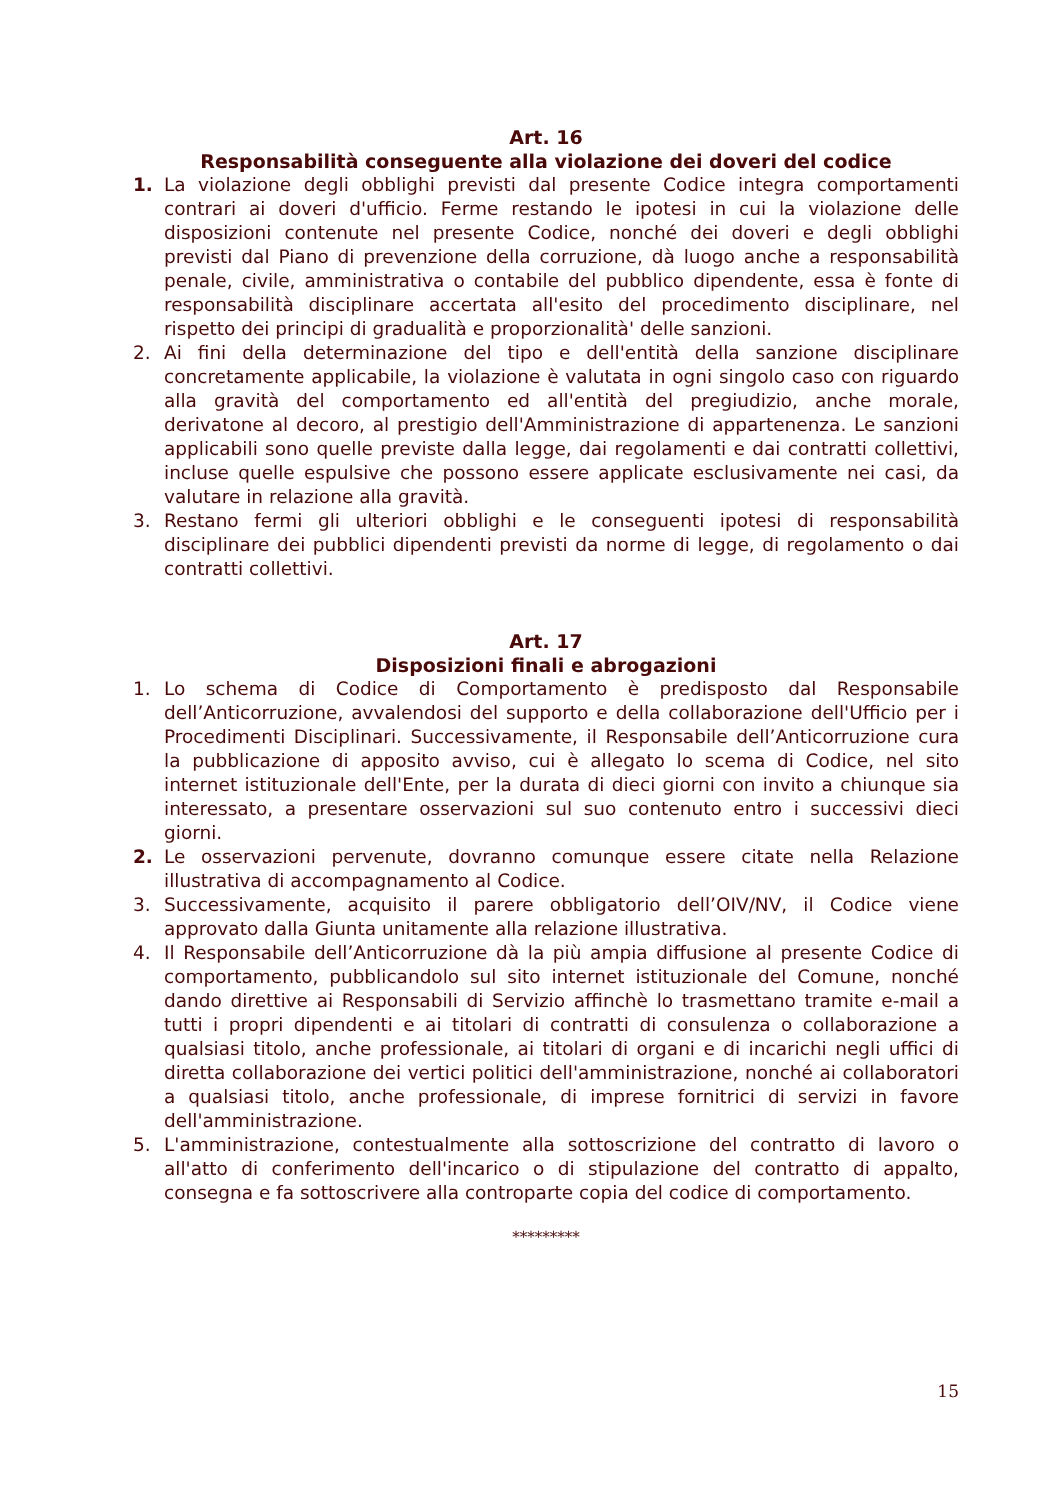Art. 16
Responsabilità conseguente alla violazione dei doveri del codice
1. La violazione degli obblighi previsti dal presente Codice integra comportamenti contrari ai doveri d'ufficio. Ferme restando le ipotesi in cui la violazione delle disposizioni contenute nel presente Codice, nonché dei doveri e degli obblighi previsti dal Piano di prevenzione della corruzione, dà luogo anche a responsabilità penale, civile, amministrativa o contabile del pubblico dipendente, essa è fonte di responsabilità disciplinare accertata all'esito del procedimento disciplinare, nel rispetto dei principi di gradualità e proporzionalità' delle sanzioni.
2. Ai fini della determinazione del tipo e dell'entità della sanzione disciplinare concretamente applicabile, la violazione è valutata in ogni singolo caso con riguardo alla gravità del comportamento ed all'entità del pregiudizio, anche morale, derivatone al decoro, al prestigio dell'Amministrazione di appartenenza. Le sanzioni applicabili sono quelle previste dalla legge, dai regolamenti e dai contratti collettivi, incluse quelle espulsive che possono essere applicate esclusivamente nei casi, da valutare in relazione alla gravità.
3. Restano fermi gli ulteriori obblighi e le conseguenti ipotesi di responsabilità disciplinare dei pubblici dipendenti previsti da norme di legge, di regolamento o dai contratti collettivi.
Art. 17
Disposizioni finali e abrogazioni
1. Lo schema di Codice di Comportamento è predisposto dal Responsabile dell’Anticorruzione, avvalendosi del supporto e della collaborazione dell'Ufficio per i Procedimenti Disciplinari. Successivamente, il Responsabile dell’Anticorruzione cura la pubblicazione di apposito avviso, cui è allegato lo scema di Codice, nel sito internet istituzionale dell'Ente, per la durata di dieci giorni con invito a chiunque sia interessato, a presentare osservazioni sul suo contenuto entro i successivi dieci giorni.
2. Le osservazioni pervenute, dovranno comunque essere citate nella Relazione illustrativa di accompagnamento al Codice.
3. Successivamente, acquisito il parere obbligatorio dell’OIV/NV, il Codice viene approvato dalla Giunta unitamente alla relazione illustrativa.
4. Il Responsabile dell’Anticorruzione dà la più ampia diffusione al presente Codice di comportamento, pubblicandolo sul sito internet istituzionale del Comune, nonché dando direttive ai Responsabili di Servizio affinchè lo trasmettano tramite e-mail a tutti i propri dipendenti e ai titolari di contratti di consulenza o collaborazione a qualsiasi titolo, anche professionale, ai titolari di organi e di incarichi negli uffici di diretta collaborazione dei vertici politici dell'amministrazione, nonché ai collaboratori a qualsiasi titolo, anche professionale, di imprese fornitrici di servizi in favore dell'amministrazione.
5. L'amministrazione, contestualmente alla sottoscrizione del contratto di lavoro o all'atto di conferimento dell'incarico o di stipulazione del contratto di appalto, consegna e fa sottoscrivere alla controparte copia del codice di comportamento.
*********
15